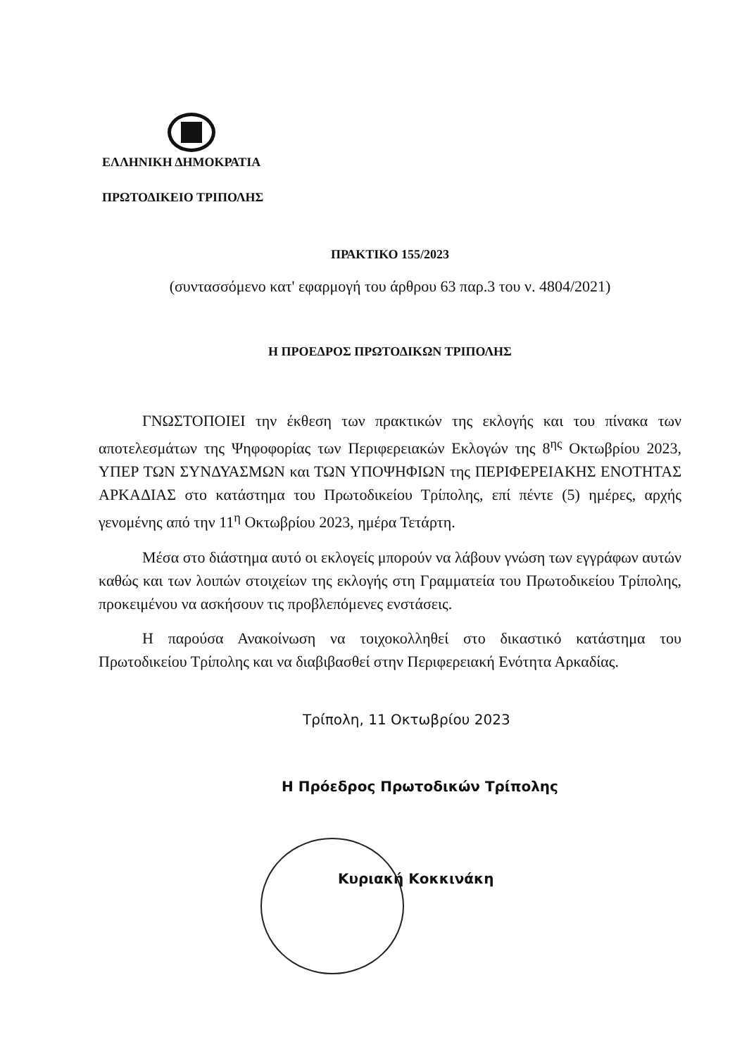ΕΛΛΗΝΙΚΗ ΔΗΜΟΚΡΑΤΙΑ
ΠΡΩΤΟΔΙΚΕΙΟ ΤΡΙΠΟΛΗΣ
ΠΡΑΚΤΙΚΟ 155/2023
(συντασσόμενο κατ' εφαρμογή του άρθρου 63 παρ.3 του ν. 4804/2021)
Η ΠΡΟΕΔΡΟΣ ΠΡΩΤΟΔΙΚΩΝ ΤΡΙΠΟΛΗΣ
ΓΝΩΣΤΟΠΟΙΕΙ την έκθεση των πρακτικών της εκλογής και του πίνακα των αποτελεσμάτων της Ψηφοφορίας των Περιφερειακών Εκλογών της 8<sup>ης</sup> Οκτωβρίου 2023, ΥΠΕΡ ΤΩΝ ΣΥΝΔΥΑΣΜΩΝ και ΤΩΝ ΥΠΟΨΗΦΙΩΝ της ΠΕΡΙΦΕΡΕΙΑΚΗΣ ΕΝΟΤΗΤΑΣ ΑΡΚΑΔΙΑΣ στο κατάστημα του Πρωτοδικείου Τρίπολης, επί πέντε (5) ημέρες, αρχής γενομένης από την 11<sup>η</sup> Οκτωβρίου 2023, ημέρα Τετάρτη.
Μέσα στο διάστημα αυτό οι εκλογείς μπορούν να λάβουν γνώση των εγγράφων αυτών καθώς και των λοιπών στοιχείων της εκλογής στη Γραμματεία του Πρωτοδικείου Τρίπολης, προκειμένου να ασκήσουν τις προβλεπόμενες ενστάσεις.
Η παρούσα Ανακοίνωση να τοιχοκολληθεί στο δικαστικό κατάστημα του Πρωτοδικείου Τρίπολης και να διαβιβασθεί στην Περιφερειακή Ενότητα Αρκαδίας.
Τρίπολη, 11 Οκτωβρίου 2023
Η Πρόεδρος Πρωτοδικών Τρίπολης
Κυριακή Κοκκινάκη